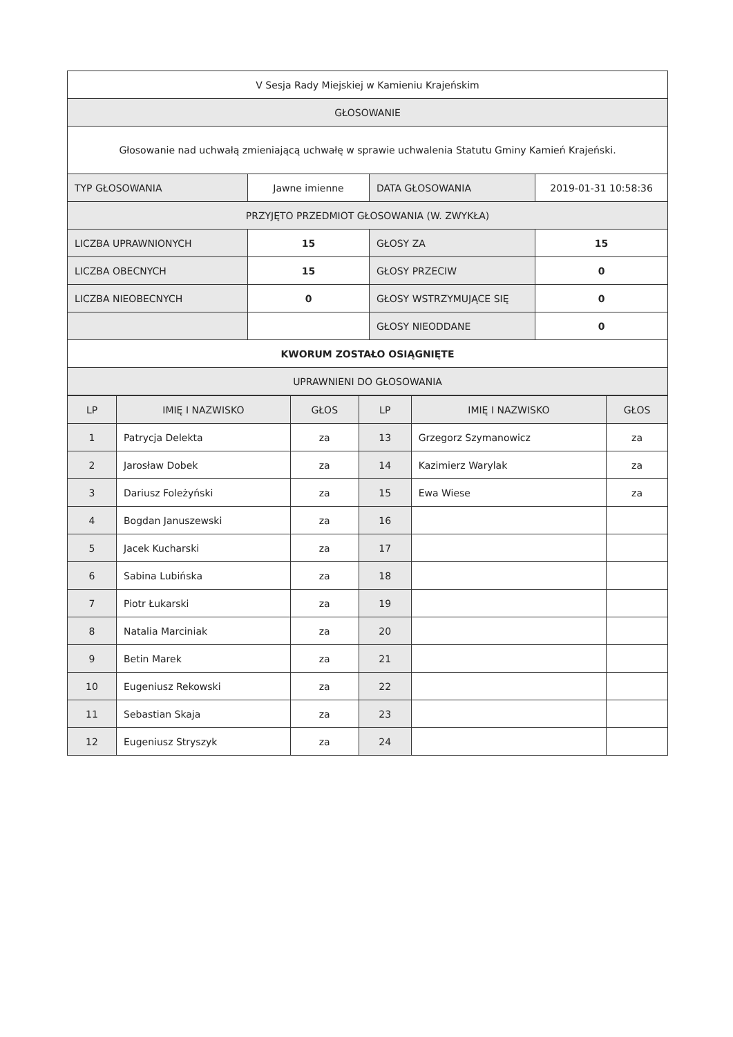| V Sesja Rady Miejskiej w Kamieniu Krajeńskim | | | |
| GŁOSOWANIE | | | |
| Głosowanie nad uchwałą zmieniającą uchwałę w sprawie uchwalenia Statutu Gminy Kamień Krajeński. | | | |
| TYP GŁOSOWANIA | Jawne imienne | DATA GŁOSOWANIA | 2019-01-31 10:58:36 |
| PRZYJĘTO PRZEDMIOT GŁOSOWANIA (W. ZWYKŁA) | | | |
| LICZBA UPRAWNIONYCH | 15 | GŁOSY ZA | 15 |
| LICZBA OBECNYCH | 15 | GŁOSY PRZECIW | 0 |
| LICZBA NIEOBECNYCH | 0 | GŁOSY WSTRZYMUJĄCE SIĘ | 0 |
| | | GŁOSY NIEODDANE | 0 |
| KWORUM ZOSTAŁO OSIĄGNIĘTE | | | |
| UPRAWNIENI DO GŁOSOWANIA | | | |
| LP | IMIĘ I NAZWISKO | GŁOS | LP | IMIĘ I NAZWISKO | GŁOS |
| --- | --- | --- | --- | --- | --- |
| 1 | Patrycja Delekta | za | 13 | Grzegorz Szymanowicz | za |
| 2 | Jarosław Dobek | za | 14 | Kazimierz Warylak | za |
| 3 | Dariusz Foleżyński | za | 15 | Ewa Wiese | za |
| 4 | Bogdan Januszewski | za | 16 | | |
| 5 | Jacek Kucharski | za | 17 | | |
| 6 | Sabina Lubińska | za | 18 | | |
| 7 | Piotr Łukarski | za | 19 | | |
| 8 | Natalia Marciniak | za | 20 | | |
| 9 | Betin Marek | za | 21 | | |
| 10 | Eugeniusz Rekowski | za | 22 | | |
| 11 | Sebastian Skaja | za | 23 | | |
| 12 | Eugeniusz Stryszyk | za | 24 | | |